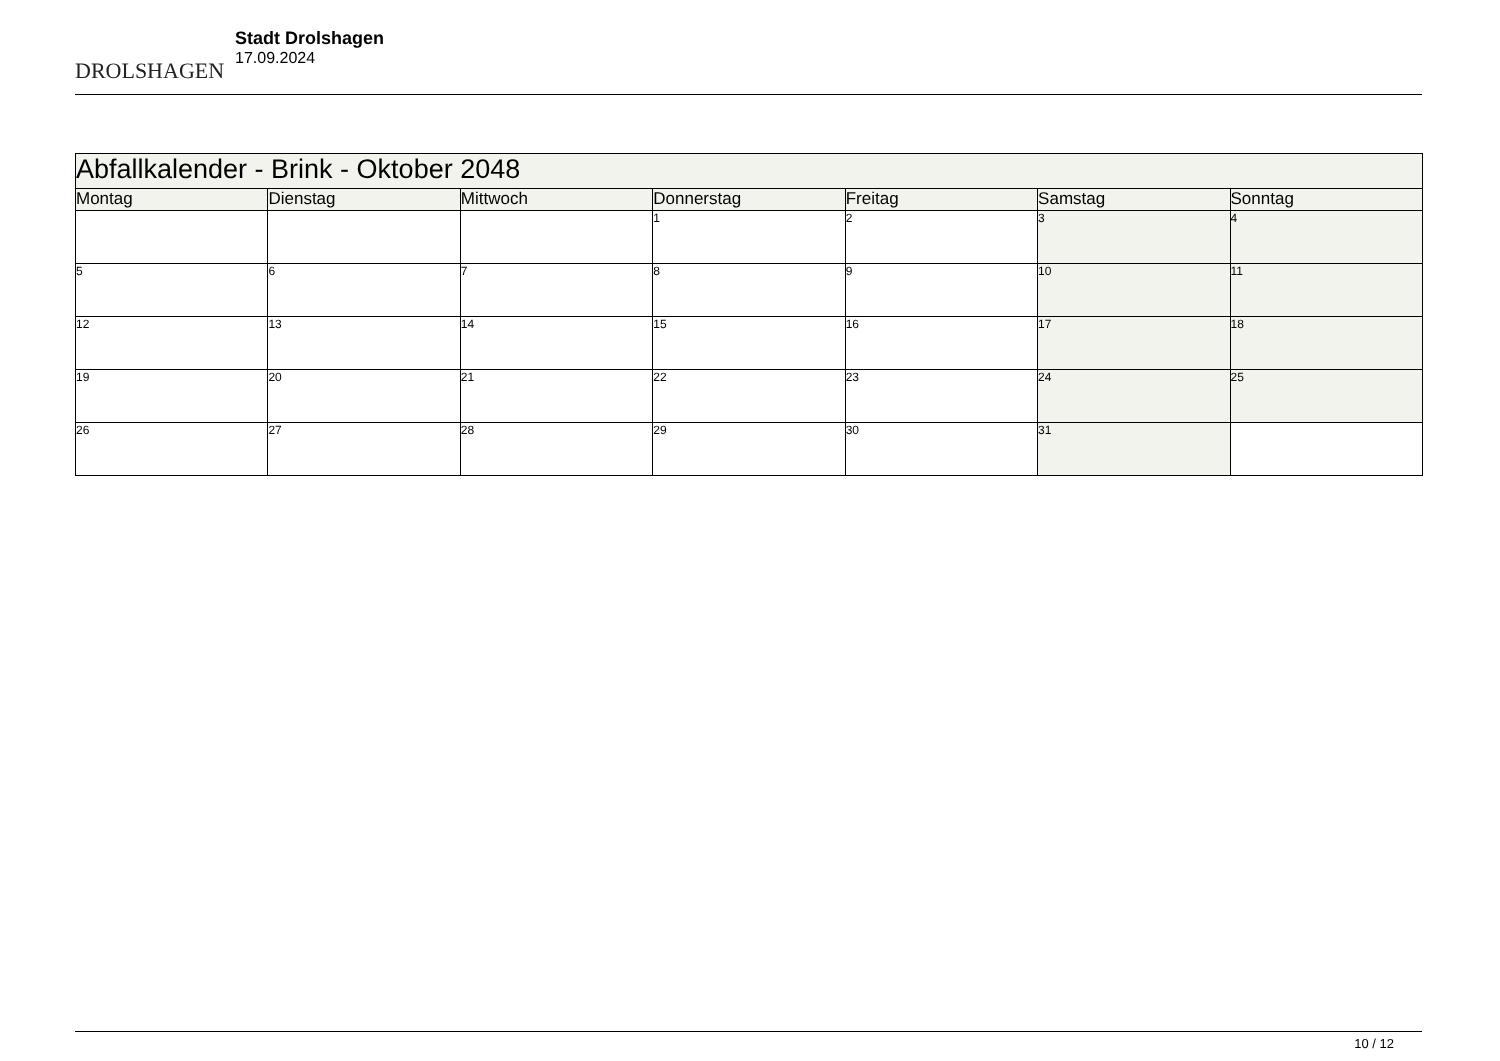DROLSHAGEN
Stadt Drolshagen
17.09.2024
| Abfallkalender - Brink - Oktober 2048 | | | | | | |
| Montag | Dienstag | Mittwoch | Donnerstag | Freitag | Samstag | Sonntag |
| | | | 1 | 2 | 3 | 4 |
| 5 | 6 | 7 | 8 | 9 | 10 | 11 |
| 12 | 13 | 14 | 15 | 16 | 17 | 18 |
| 19 | 20 | 21 | 22 | 23 | 24 | 25 |
| 26 | 27 | 28 | 29 | 30 | 31 | |
10 / 12